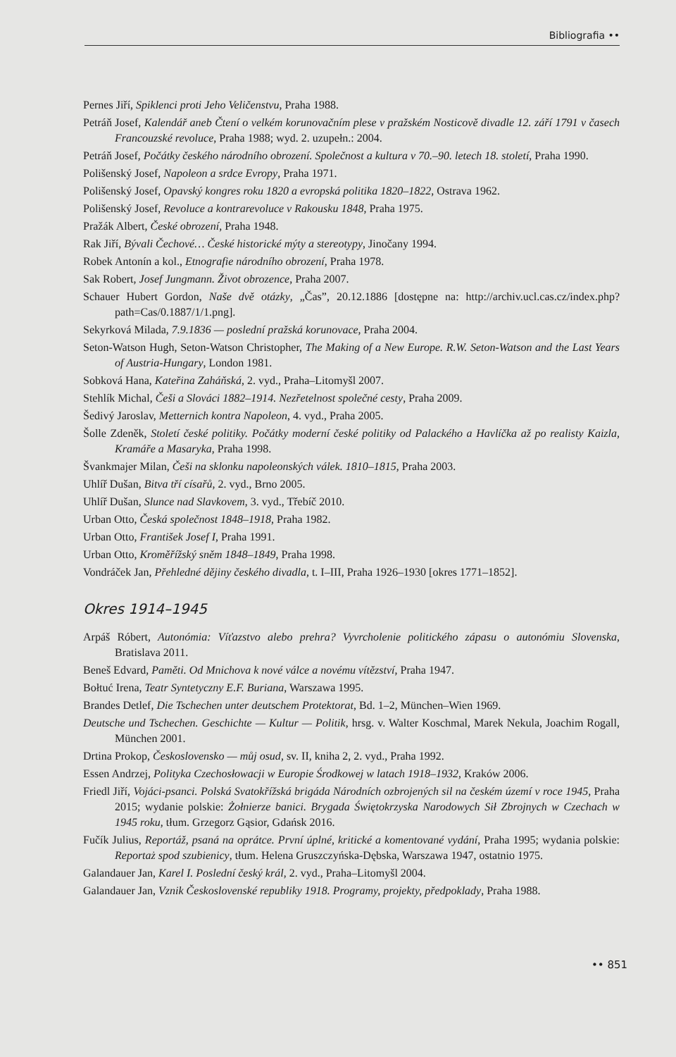Bibliografia ••
Pernes Jiří, Spiklenci proti Jeho Veličenstvu, Praha 1988.
Petráň Josef, Kalendář aneb Čtení o velkém korunovačním plese v pražském Nosticově divadle 12. září 1791 v časech Francouzské revoluce, Praha 1988; wyd. 2. uzupełn.: 2004.
Petráň Josef, Počátky českého národního obrození. Společnost a kultura v 70.–90. letech 18. století, Praha 1990.
Polišenský Josef, Napoleon a srdce Evropy, Praha 1971.
Polišenský Josef, Opavský kongres roku 1820 a evropská politika 1820–1822, Ostrava 1962.
Polišenský Josef, Revoluce a kontrarevoluce v Rakousku 1848, Praha 1975.
Pražák Albert, České obrození, Praha 1948.
Rak Jiří, Bývali Čechové… České historické mýty a stereotypy, Jinočany 1994.
Robek Antonín a kol., Etnografie národního obrození, Praha 1978.
Sak Robert, Josef Jungmann. Život obrozence, Praha 2007.
Schauer Hubert Gordon, Naše dvě otázky, „Čas”, 20.12.1886 [dostępne na: http://archiv.ucl.cas.cz/index.php?path=Cas/0.1887/1/1.png].
Sekyrková Milada, 7.9.1836 — poslední pražská korunovace, Praha 2004.
Seton-Watson Hugh, Seton-Watson Christopher, The Making of a New Europe. R.W. Seton-Watson and the Last Years of Austria-Hungary, London 1981.
Sobková Hana, Kateřina Zaháňská, 2. vyd., Praha–Litomyšl 2007.
Stehlík Michal, Češi a Slováci 1882–1914. Nezřetelnost společné cesty, Praha 2009.
Šedivý Jaroslav, Metternich kontra Napoleon, 4. vyd., Praha 2005.
Šolle Zdeněk, Století české politiky. Počátky moderní české politiky od Palackého a Havlíčka až po realisty Kaizla, Kramáře a Masaryka, Praha 1998.
Švankmajer Milan, Češi na sklonku napoleonských válek. 1810–1815, Praha 2003.
Uhlíř Dušan, Bitva tří císařů, 2. vyd., Brno 2005.
Uhlíř Dušan, Slunce nad Slavkovem, 3. vyd., Třebíč 2010.
Urban Otto, Česká společnost 1848–1918, Praha 1982.
Urban Otto, František Josef I, Praha 1991.
Urban Otto, Kroměřížský sněm 1848–1849, Praha 1998.
Vondráček Jan, Přehledné dějiny českého divadla, t. I–III, Praha 1926–1930 [okres 1771–1852].
Okres 1914–1945
Arpáš Róbert, Autonómia: Víťazstvo alebo prehra? Vyvrcholenie politického zápasu o autonómiu Slovenska, Bratislava 2011.
Beneš Edvard, Paměti. Od Mnichova k nové válce a novému vítězství, Praha 1947.
Bołtuć Irena, Teatr Syntetyczny E.F. Buriana, Warszawa 1995.
Brandes Detlef, Die Tschechen unter deutschem Protektorat, Bd. 1–2, München–Wien 1969.
Deutsche und Tschechen. Geschichte — Kultur — Politik, hrsg. v. Walter Koschmal, Marek Nekula, Joachim Rogall, München 2001.
Drtina Prokop, Československo — můj osud, sv. II, kniha 2, 2. vyd., Praha 1992.
Essen Andrzej, Polityka Czechosłowacji w Europie Środkowej w latach 1918–1932, Kraków 2006.
Friedl Jiří, Vojáci-psanci. Polská Svatokřížská brigáda Národních ozbrojených sil na českém území v roce 1945, Praha 2015; wydanie polskie: Żołnierze banici. Brygada Świętokrzyska Narodowych Sił Zbrojnych w Czechach w 1945 roku, tłum. Grzegorz Gąsior, Gdańsk 2016.
Fučík Julius, Reportáž, psaná na oprátce. První úplné, kritické a komentované vydání, Praha 1995; wydania polskie: Reportaż spod szubienicy, tłum. Helena Gruszczyńska-Dębska, Warszawa 1947, ostatnio 1975.
Galandauer Jan, Karel I. Poslední český král, 2. vyd., Praha–Litomyšl 2004.
Galandauer Jan, Vznik Československé republiky 1918. Programy, projekty, předpoklady, Praha 1988.
•• 851